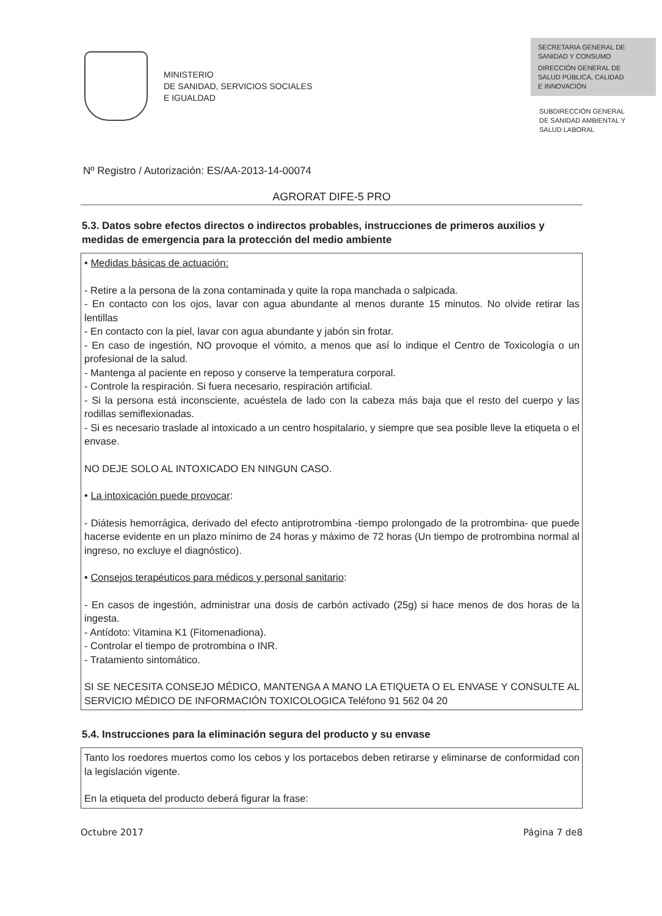MINISTERIO
DE SANIDAD, SERVICIOS SOCIALES
E IGUALDAD
SECRETARIA GENERAL DE
SANIDAD Y CONSUMO
DIRECCIÓN GENERAL DE
SALUD PÚBLICA, CALIDAD
E INNOVACIÓN
SUBDIRECCIÓN GENERAL
DE SANIDAD AMBIENTAL Y
SALUD LABORAL
Nº Registro / Autorización: ES/AA-2013-14-00074
AGRORAT DIFE-5 PRO
5.3. Datos sobre efectos directos o indirectos probables, instrucciones de primeros auxilios y medidas de emergencia para la protección del medio ambiente
• Medidas básicas de actuación:
- Retire a la persona de la zona contaminada y quite la ropa manchada o salpicada.
- En contacto con los ojos, lavar con agua abundante al menos durante 15 minutos. No olvide retirar las lentillas
- En contacto con la piel, lavar con agua abundante y jabón sin frotar.
- En caso de ingestión, NO provoque el vómito, a menos que así lo indique el Centro de Toxicología o un profesional de la salud.
- Mantenga al paciente en reposo y conserve la temperatura corporal.
- Controle la respiración. Si fuera necesario, respiración artificial.
- Si la persona está inconsciente, acuéstela de lado con la cabeza más baja que el resto del cuerpo y las rodillas semiflexionadas.
- Si es necesario traslade al intoxicado a un centro hospitalario, y siempre que sea posible lleve la etiqueta o el envase.
NO DEJE SOLO AL INTOXICADO EN NINGUN CASO.
• La intoxicación puede provocar:
- Diátesis hemorrágica, derivado del efecto antiprotrombina -tiempo prolongado de la protrombina- que puede hacerse evidente en un plazo mínimo de 24 horas y máximo de 72 horas (Un tiempo de protrombina normal al ingreso, no excluye el diagnóstico).
• Consejos terapéuticos para médicos y personal sanitario:
- En casos de ingestión, administrar una dosis de carbón activado (25g) si hace menos de dos horas de la ingesta.
- Antídoto: Vitamina K1 (Fitomenadiona).
- Controlar el tiempo de protrombina o INR.
- Tratamiento sintomático.
SI SE NECESITA CONSEJO MÉDICO, MANTENGA A MANO LA ETIQUETA O EL ENVASE Y CONSULTE AL SERVICIO MÉDICO DE INFORMACIÓN TOXICOLOGICA Teléfono 91 562 04 20
5.4. Instrucciones para la eliminación segura del producto y su envase
Tanto los roedores muertos como los cebos y los portacebos deben retirarse y eliminarse de conformidad con la legislación vigente.
En la etiqueta del producto deberá figurar la frase:
Octubre 2017 Página 7 de8